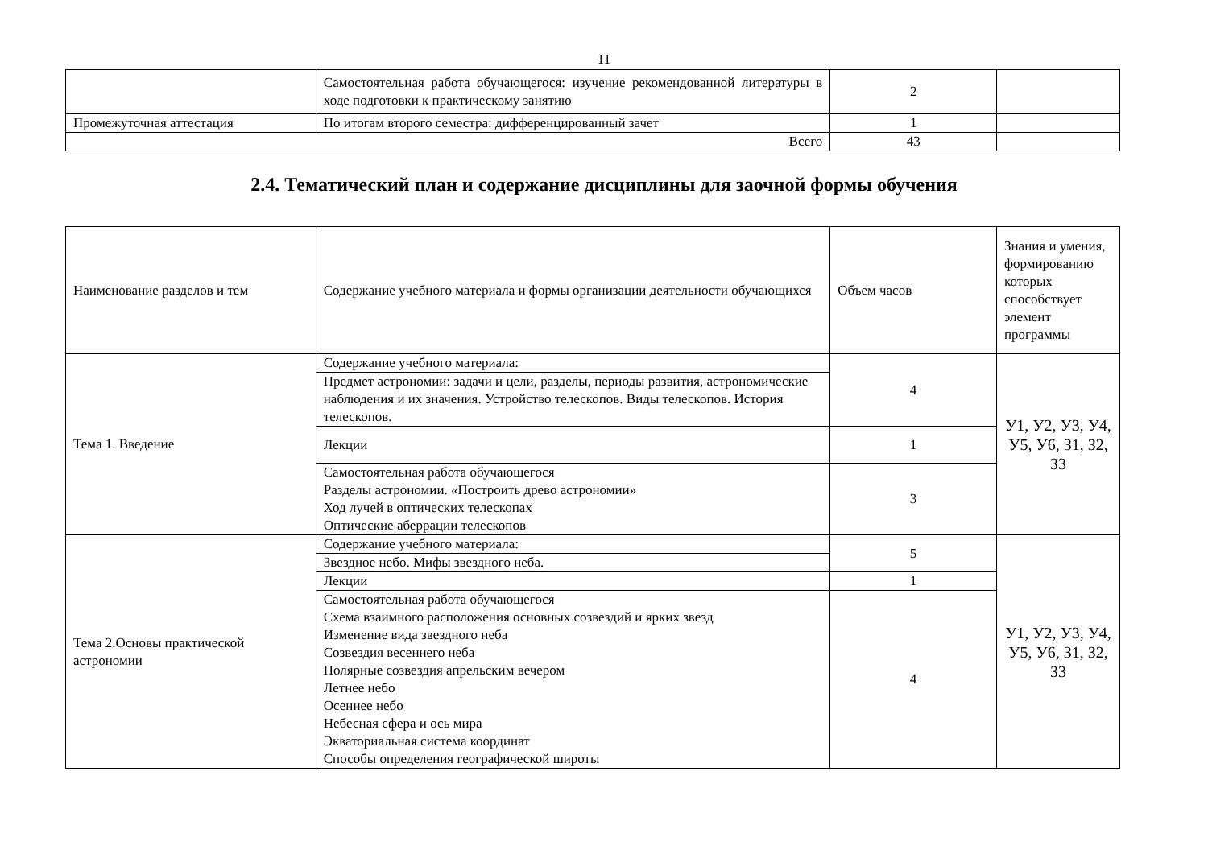11
| | Самостоятельная работа обучающегося: изучение рекомендованной литературы в ходе подготовки к практическому занятию | 2 | |
| Промежуточная аттестация | По итогам второго семестра: дифференцированный зачет | 1 | |
| Всего | | 43 | |
2.4. Тематический план и содержание дисциплины для заочной формы обучения
| Наименование разделов и тем | Содержание учебного материала и формы организации деятельности обучающихся | Объем часов | Знания и умения, формированию которых способствует элемент программы |
| Тема 1. Введение | Содержание учебного материала: | 4 | У1, У2, У3, У4, У5, У6, З1, З2, З3 |
| | Предмет астрономии: задачи и цели, разделы, периоды развития, астрономические наблюдения и их значения. Устройство телескопов. Виды телескопов. История телескопов. | | |
| | Лекции | 1 | |
| | Самостоятельная работа обучающегося Разделы астрономии. «Построить древо астрономии» Ход лучей в оптических телескопах Оптические аберрации телескопов | 3 | |
| Тема 2.Основы практической астрономии | Содержание учебного материала: | 5 | У1, У2, У3, У4, У5, У6, З1, З2, З3 |
| | Звездное небо. Мифы звездного неба. | | |
| | Лекции | 1 | |
| | Самостоятельная работа обучающегося Схема взаимного расположения основных созвездий и ярких звезд Изменение вида звездного неба Созвездия весеннего неба Полярные созвездия апрельским вечером Летнее небо Осеннее небо Небесная сфера и ось мира Экваториальная система координат Способы определения географической широты | 4 | |